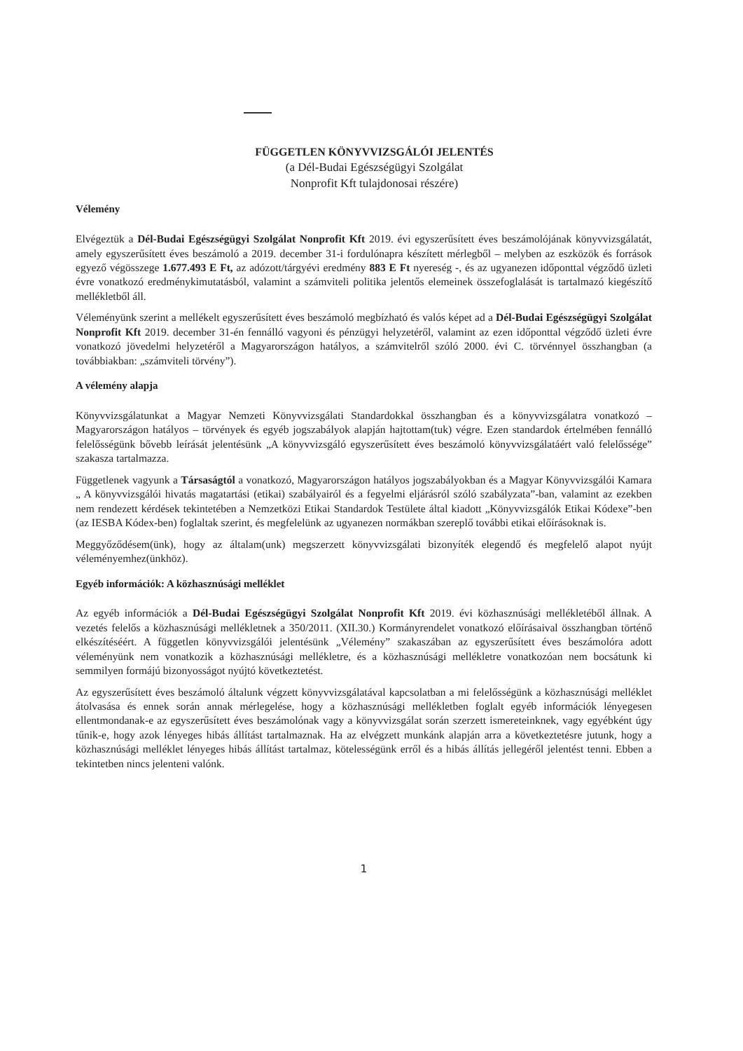FÜGGETLEN KÖNYVVIZSGÁLÓI JELENTÉS
(a Dél-Budai Egészségügyi Szolgálat
Nonprofit Kft tulajdonosai részére)
Vélemény
Elvégeztük a Dél-Budai Egészségügyi Szolgálat Nonprofit Kft 2019. évi egyszerűsített éves beszámolójának könyvvizsgálatát, amely egyszerűsített éves beszámoló a 2019. december 31-i fordulónapra készített mérlegből – melyben az eszközök és források egyező végösszege 1.677.493 E Ft, az adózott/tárgyévi eredmény 883 E Ft nyereség -, és az ugyanezen időponttal végződő üzleti évre vonatkozó eredménykimutatásból, valamint a számviteli politika jelentős elemeinek összefoglalását is tartalmazó kiegészítő mellékletből áll.
Véleményünk szerint a mellékelt egyszerűsített éves beszámoló megbízható és valós képet ad a Dél-Budai Egészségügyi Szolgálat Nonprofit Kft 2019. december 31-én fennálló vagyoni és pénzügyi helyzetéről, valamint az ezen időponttal végződő üzleti évre vonatkozó jövedelmi helyzetéről a Magyarországon hatályos, a számvitelről szóló 2000. évi C. törvénnyel összhangban (a továbbiakban: „számviteli törvény”).
A vélemény alapja
Könyvvizsgálatunkat a Magyar Nemzeti Könyvvizsgálati Standardokkal összhangban és a könyvvizsgálatra vonatkozó – Magyarországon hatályos – törvények és egyéb jogszabályok alapján hajtottam(tuk) végre. Ezen standardok értelmében fennálló felelősségünk bővebb leírását jelentésünk „A könyvvizsgáló egyszerűsített éves beszámoló könyvvizsgálatáért való felelőssége” szakasza tartalmazza.
Függetlenek vagyunk a Társaságtól a vonatkozó, Magyarországon hatályos jogszabályokban és a Magyar Könyvvizsgálói Kamara „ A könyvvizsgálói hivatás magatartási (etikai) szabályairól és a fegyelmi eljárásról szóló szabályzata”-ban, valamint az ezekben nem rendezett kérdések tekintetében a Nemzetközi Etikai Standardok Testülete által kiadott „Könyvvizsgálók Etikai Kódexe”-ben (az IESBA Kódex-ben) foglaltak szerint, és megfelelünk az ugyanezen normákban szereplő további etikai előírásoknak is.
Meggyőződésem(ünk), hogy az általam(unk) megszerzett könyvvizsgálati bizonyíték elegendő és megfelelő alapot nyújt véleményemhez(ünkhöz).
Egyéb információk: A közhasznúsági melléklet
Az egyéb információk a Dél-Budai Egészségügyi Szolgálat Nonprofit Kft 2019. évi közhasznúsági mellékletéből állnak. A vezetés felelős a közhasznúsági mellékletnek a 350/2011. (XII.30.) Kormányrendelet vonatkozó előírásaival összhangban történő elkészítéséért. A független könyvvizsgálói jelentésünk „Vélemény” szakaszában az egyszerűsített éves beszámolóra adott véleményünk nem vonatkozik a közhasznúsági mellékletre, és a közhasznúsági mellékletre vonatkozóan nem bocsátunk ki semmilyen formájú bizonyosságot nyújtó következtetést.
Az egyszerűsített éves beszámoló általunk végzett könyvvizsgálatával kapcsolatban a mi felelősségünk a közhasznúsági melléklet átolvasása és ennek során annak mérlegelése, hogy a közhasznúsági mellékletben foglalt egyéb információk lényegesen ellentmondanak-e az egyszerűsített éves beszámolónak vagy a könyvvizsgálat során szerzett ismereteinknek, vagy egyébként úgy tűnik-e, hogy azok lényeges hibás állítást tartalmaznak. Ha az elvégzett munkánk alapján arra a következtetésre jutunk, hogy a közhasznúsági melléklet lényeges hibás állítást tartalmaz, kötelességünk erről és a hibás állítás jellegéről jelentést tenni. Ebben a tekintetben nincs jelenteni valónk.
1